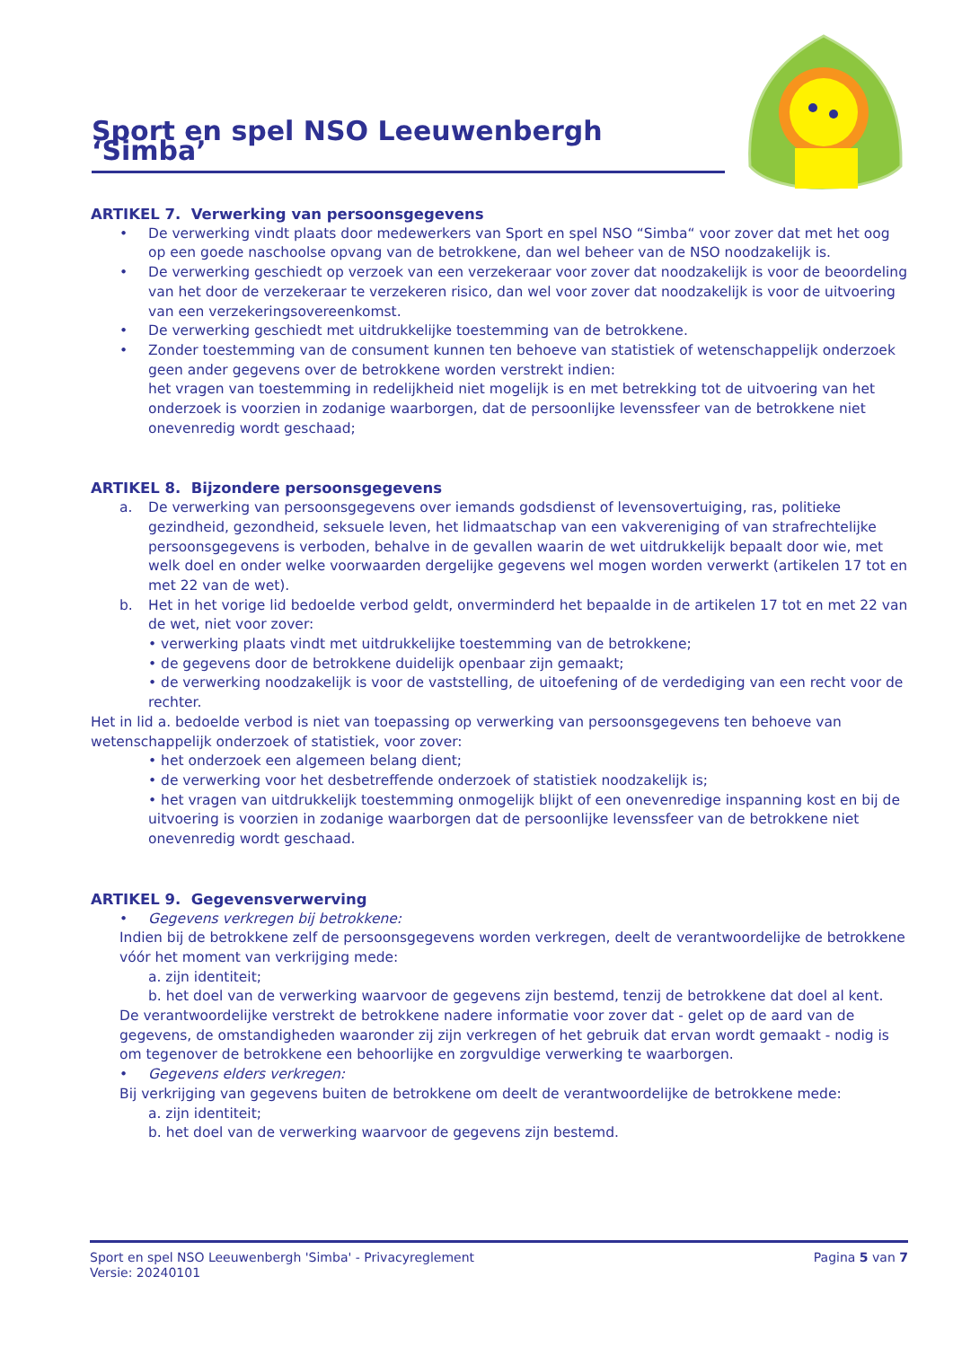Sport en spel NSO Leeuwenbergh ‘Simba’
ARTIKEL 7. Verwerking van persoonsgegevens
• De verwerking vindt plaats door medewerkers van Sport en spel NSO “Simba“ voor zover dat met het oog op een goede naschoolse opvang van de betrokkene, dan wel beheer van de NSO noodzakelijk is.
• De verwerking geschiedt op verzoek van een verzekeraar voor zover dat noodzakelijk is voor de beoordeling van het door de verzekeraar te verzekeren risico, dan wel voor zover dat noodzakelijk is voor de uitvoering van een verzekeringsovereenkomst.
• De verwerking geschiedt met uitdrukkelijke toestemming van de betrokkene.
• Zonder toestemming van de consument kunnen ten behoeve van statistiek of wetenschappelijk onderzoek geen ander gegevens over de betrokkene worden verstrekt indien:
het vragen van toestemming in redelijkheid niet mogelijk is en met betrekking tot de uitvoering van het onderzoek is voorzien in zodanige waarborgen, dat de persoonlijke levenssfeer van de betrokkene niet onevenredig wordt geschaad;
ARTIKEL 8. Bijzondere persoonsgegevens
a. De verwerking van persoonsgegevens over iemands godsdienst of levensovertuiging, ras, politieke gezindheid, gezondheid, seksuele leven, het lidmaatschap van een vakvereniging of van strafrechtelijke persoonsgegevens is verboden, behalve in de gevallen waarin de wet uitdrukkelijk bepaalt door wie, met welk doel en onder welke voorwaarden dergelijke gegevens wel mogen worden verwerkt (artikelen 17 tot en met 22 van de wet).
b. Het in het vorige lid bedoelde verbod geldt, onverminderd het bepaalde in de artikelen 17 tot en met 22 van de wet, niet voor zover:
• verwerking plaats vindt met uitdrukkelijke toestemming van de betrokkene;
• de gegevens door de betrokkene duidelijk openbaar zijn gemaakt;
• de verwerking noodzakelijk is voor de vaststelling, de uitoefening of de verdediging van een recht voor de rechter.
Het in lid a. bedoelde verbod is niet van toepassing op verwerking van persoonsgegevens ten behoeve van wetenschappelijk onderzoek of statistiek, voor zover:
• het onderzoek een algemeen belang dient;
• de verwerking voor het desbetreffende onderzoek of statistiek noodzakelijk is;
• het vragen van uitdrukkelijk toestemming onmogelijk blijkt of een onevenredige inspanning kost en bij de uitvoering is voorzien in zodanige waarborgen dat de persoonlijke levenssfeer van de betrokkene niet onevenredig wordt geschaad.
ARTIKEL 9. Gegevensverwerving
• Gegevens verkregen bij betrokkene:
Indien bij de betrokkene zelf de persoonsgegevens worden verkregen, deelt de verantwoordelijke de betrokkene vóór het moment van verkrijging mede:
a. zijn identiteit;
b. het doel van de verwerking waarvoor de gegevens zijn bestemd, tenzij de betrokkene dat doel al kent.
De verantwoordelijke verstrekt de betrokkene nadere informatie voor zover dat - gelet op de aard van de gegevens, de omstandigheden waaronder zij zijn verkregen of het gebruik dat ervan wordt gemaakt - nodig is om tegenover de betrokkene een behoorlijke en zorgvuldige verwerking te waarborgen.
• Gegevens elders verkregen:
Bij verkrijging van gegevens buiten de betrokkene om deelt de verantwoordelijke de betrokkene mede:
a. zijn identiteit;
b. het doel van de verwerking waarvoor de gegevens zijn bestemd.
Sport en spel NSO Leeuwenbergh 'Simba' - Privacyreglement
Versie: 20240101
Pagina 5 van 7